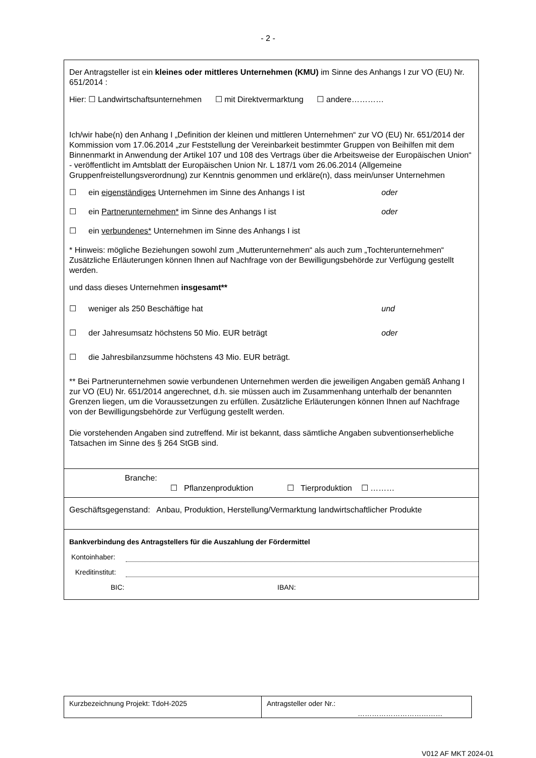- 2 -
Der Antragsteller ist ein kleines oder mittleres Unternehmen (KMU) im Sinne des Anhangs I zur VO (EU) Nr. 651/2014 :
Hier: ☐ Landwirtschaftsunternehmen ☐ mit Direktvermarktung ☐ andere…………
Ich/wir habe(n) den Anhang I „Definition der kleinen und mittleren Unternehmen“ zur VO (EU) Nr. 651/2014 der Kommission vom 17.06.2014 „zur Feststellung der Vereinbarkeit bestimmter Gruppen von Beihilfen mit dem Binnenmarkt in Anwendung der Artikel 107 und 108 des Vertrags über die Arbeitsweise der Europäischen Union“ - veröffentlicht im Amtsblatt der Europäischen Union Nr. L 187/1 vom 26.06.2014 (Allgemeine Gruppenfreistellungsverordnung) zur Kenntnis genommen und erkläre(n), dass mein/unser Unternehmen
☐ ein eigenständiges Unternehmen im Sinne des Anhangs I ist oder
☐ ein Partnerunternehmen* im Sinne des Anhangs I ist oder
☐ ein verbundenes* Unternehmen im Sinne des Anhangs I ist
* Hinweis: mögliche Beziehungen sowohl zum „Mutterunternehmen“ als auch zum „Tochterunternehmen“
Zusätzliche Erläuterungen können Ihnen auf Nachfrage von der Bewilligungsbehörde zur Verfügung gestellt werden.
und dass dieses Unternehmen insgesamt**
☐ weniger als 250 Beschäftige hat und
☐ der Jahresumsatz höchstens 50 Mio. EUR beträgt oder
☐ die Jahresbilanzsumme höchstens 43 Mio. EUR beträgt.
** Bei Partnerunternehmen sowie verbundenen Unternehmen werden die jeweiligen Angaben gemäß Anhang I zur VO (EU) Nr. 651/2014 angerechnet, d.h. sie müssen auch im Zusammenhang unterhalb der benannten Grenzen liegen, um die Voraussetzungen zu erfüllen. Zusätzliche Erläuterungen können Ihnen auf Nachfrage von der Bewilligungsbehörde zur Verfügung gestellt werden.
Die vorstehenden Angaben sind zutreffend. Mir ist bekannt, dass sämtliche Angaben subventionserhebliche Tatsachen im Sinne des § 264 StGB sind.
Branche:
☐ Pflanzenproduktion ☐ Tierproduktion ☐ ………
Geschäftsgegenstand: Anbau, Produktion, Herstellung/Vermarktung landwirtschaftlicher Produkte
Bankverbindung des Antragstellers für die Auszahlung der Fördermittel
Kontoinhaber:
Kreditinstitut:
BIC: IBAN:
Kurzbezeichnung Projekt: TdoH-2025 Antragsteller oder Nr.:
………………………………
V012 AF MKT 2024-01